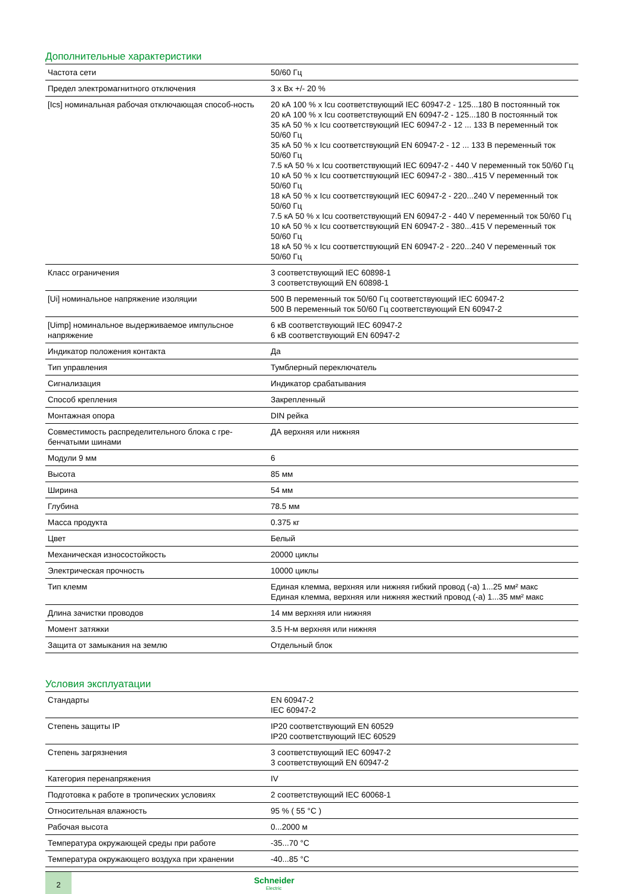Дополнительные характеристики
| Частота сети | 50/60 Гц |
| Предел электромагнитного отключения | 3 x Вх +/- 20 % |
| [Ics] номинальная рабочая отключающая способ-ность | 20 кА 100 % x Icu соответствующий IEC 60947-2 - 125...180 В постоянный ток 20 кА 100 % x Icu соответствующий EN 60947-2 - 125...180 В постоянный ток 35 кА 50 % x Icu соответствующий IEC 60947-2 - 12 ... 133 В переменный ток 50/60 Гц 35 кА 50 % x Icu соответствующий EN 60947-2 - 12 ... 133 В переменный ток 50/60 Гц 7.5 кА 50 % x Icu соответствующий IEC 60947-2 - 440 V переменный ток 50/60 Гц 10 кА 50 % x Icu соответствующий IEC 60947-2 - 380...415 V переменный ток 50/60 Гц 18 кА 50 % x Icu соответствующий IEC 60947-2 - 220...240 V переменный ток 50/60 Гц 7.5 кА 50 % x Icu соответствующий EN 60947-2 - 440 V переменный ток 50/60 Гц 10 кА 50 % x Icu соответствующий EN 60947-2 - 380...415 V переменный ток 50/60 Гц 18 кА 50 % x Icu соответствующий EN 60947-2 - 220...240 V переменный ток 50/60 Гц |
| Класс ограничения | 3 соответствующий IEC 60898-1 3 соответствующий EN 60898-1 |
| [Ui] номинальное напряжение изоляции | 500 В переменный ток 50/60 Гц соответствующий IEC 60947-2 500 В переменный ток 50/60 Гц соответствующий EN 60947-2 |
| [Uimp] номинальное выдерживаемое импульсное напряжение | 6 кВ соответствующий IEC 60947-2 6 кВ соответствующий EN 60947-2 |
| Индикатор положения контакта | Да |
| Тип управления | Тумблерный переключатель |
| Сигнализация | Индикатор срабатывания |
| Способ крепления | Закрепленный |
| Монтажная опора | DIN рейка |
| Совместимость распределительного блока с гре-бенчатыми шинами | ДА верхняя или нижняя |
| Модули 9 мм | 6 |
| Высота | 85 мм |
| Ширина | 54 мм |
| Глубина | 78.5 мм |
| Масса продукта | 0.375 кг |
| Цвет | Белый |
| Механическая износостойкость | 20000 циклы |
| Электрическая прочность | 10000 циклы |
| Тип клемм | Единая клемма, верхняя или нижняя гибкий провод (-а) 1...25 мм² макс Единая клемма, верхняя или нижняя жесткий провод (-а) 1...35 мм² макс |
| Длина зачистки проводов | 14 мм верхняя или нижняя |
| Момент затяжки | 3.5 Н-м верхняя или нижняя |
| Защита от замыкания на землю | Отдельный блок |
Условия эксплуатации
| Стандарты | EN 60947-2 IEC 60947-2 |
| Степень защиты IP | IP20 соответствующий EN 60529 IP20 соответствующий IEC 60529 |
| Степень загрязнения | 3 соответствующий IEC 60947-2 3 соответствующий EN 60947-2 |
| Категория перенапряжения | IV |
| Подготовка к работе в тропических условиях | 2 соответствующий IEC 60068-1 |
| Относительная влажность | 95 % ( 55 °C ) |
| Рабочая высота | 0...2000 м |
| Температура окружающей среды при работе | -35...70 °C |
| Температура окружающего воздуха при хранении | -40...85 °C |
2
Schneider
Electric